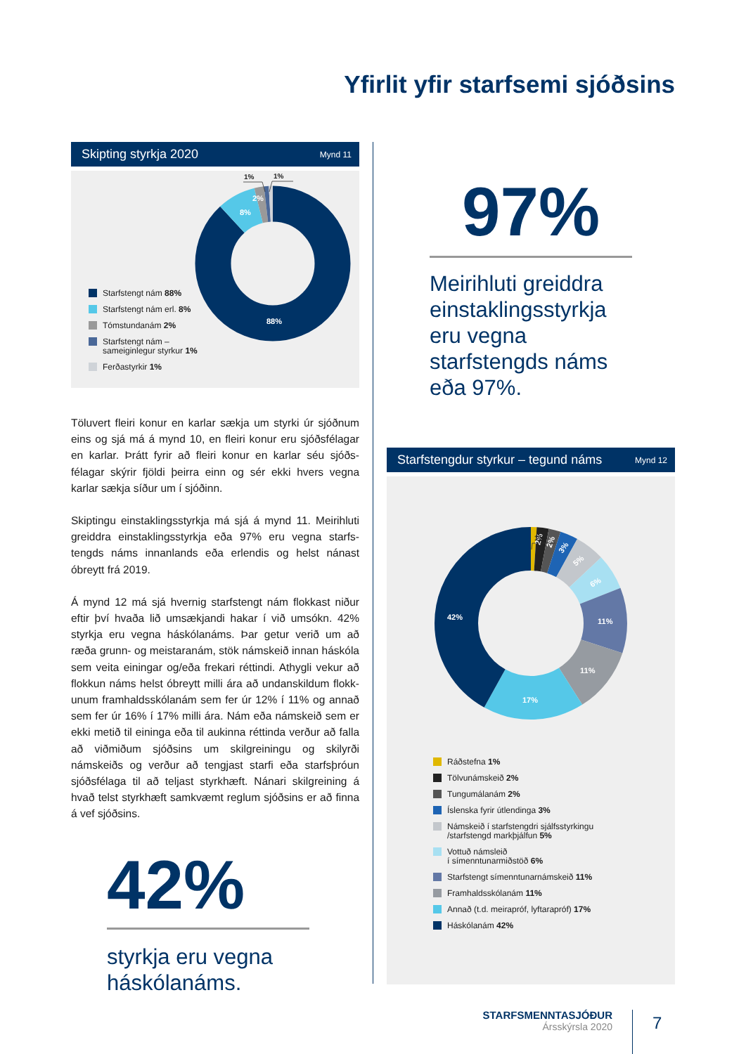Yfirlit yfir starfsemi sjóðsins
Skipting styrkja 2020 Mynd 11
8%
2%
88%
1%
1%
Starfstengt nám 88%
Starfstengt nám erl. 8%
Tómstundanám 2%
Starfstengt nám –
sameiginlegur styrkur 1%
Ferðastyrkir 1%
Töluvert fleiri konur en karlar sækja um styrki úr sjóðnum eins og sjá má á mynd 10, en fleiri konur eru sjóðsfélagar en karlar. Þrátt fyrir að fleiri konur en karlar séu sjóðs-félagar skýrir fjöldi þeirra einn og sér ekki hvers vegna karlar sækja síður um í sjóðinn.
Skiptingu einstaklingsstyrkja má sjá á mynd 11. Meirihluti greiddra einstaklingsstyrkja eða 97% eru vegna starfs-tengds náms innanlands eða erlendis og helst nánast óbreytt frá 2019.
Á mynd 12 má sjá hvernig starfstengt nám flokkast niður eftir því hvaða lið umsækjandi hakar í við umsókn. 42% styrkja eru vegna háskólanáms. Þar getur verið um að ræða grunn- og meistaranám, stök námskeið innan háskóla sem veita einingar og/eða frekari réttindi. Athygli vekur að flokkun náms helst óbreytt milli ára að undanskildum flokk-unum framhaldsskólanám sem fer úr 12% í 11% og annað sem fer úr 16% í 17% milli ára. Nám eða námskeið sem er ekki metið til eininga eða til aukinna réttinda verður að falla að viðmiðum sjóðsins um skilgreiningu og skilyrði námskeiðs og verður að tengjast starfi eða starfsþróun sjóðsfélaga til að teljast styrkhæft. Nánari skilgreining á hvað telst styrkhæft samkvæmt reglum sjóðsins er að finna á vef sjóðsins.
42%
styrkja eru vegna
háskólanáms.
97%
Meirihluti greiddra einstaklingsstyrkja eru vegna starfstengds náms eða 97%.
Starfstengdur styrkur – tegund náms Mynd 12
2%
2%
3%
5%
6%
11%
11%
17%
42%
1%
Ráðstefna 1%
Tölvunámskeið 2%
Tungumálanám 2%
Íslenska fyrir útlendinga 3%
Námskeið í starfstengdri sjálfsstyrkingu
/starfstengd markþjálfun 5%
Vottuð námsleið
í símenntunarmiðstöð 6%
Starfstengt símenntunarnámskeið 11%
Framhaldsskólanám 11%
Annað (t.d. meirapróf, lyftarapróf) 17%
Háskólanám 42%
STARFSMENNTASJÓÐUR
Ársskýrsla 2020
7